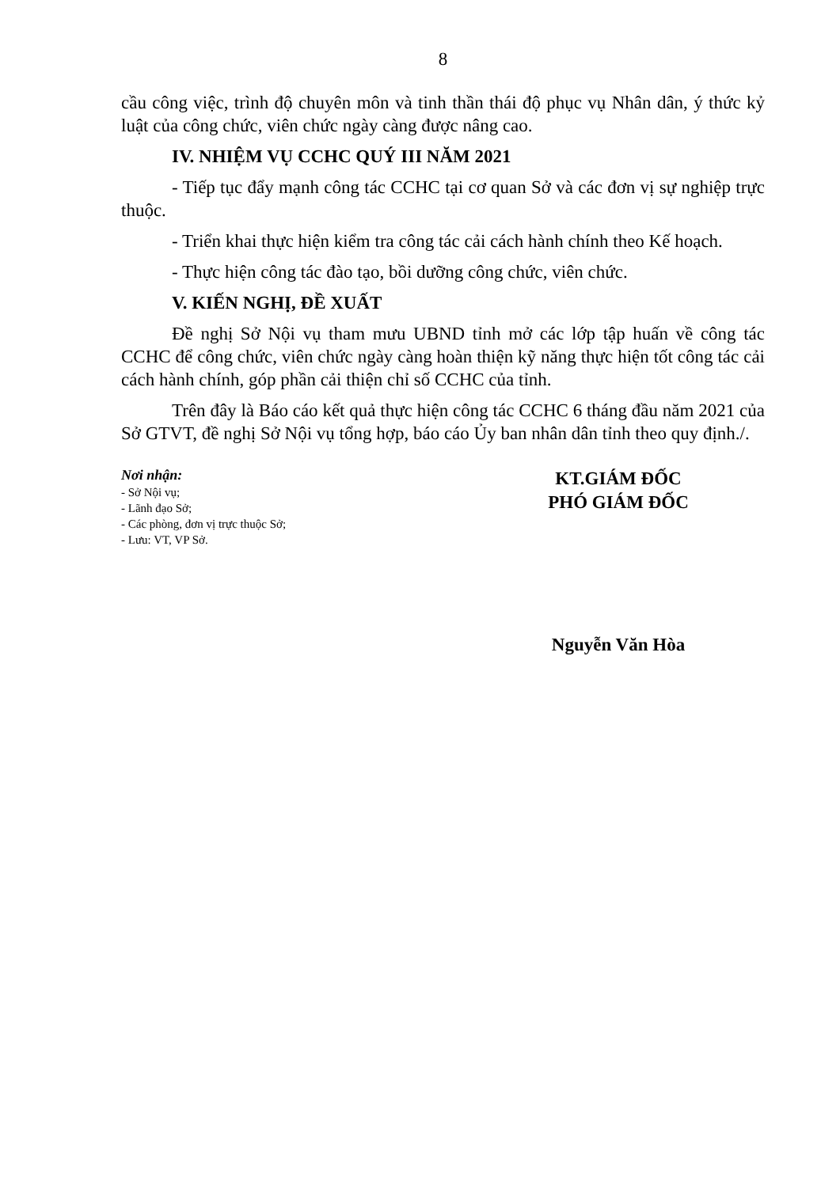8
cầu công việc, trình độ chuyên môn và tinh thần thái độ phục vụ Nhân dân, ý thức kỷ luật của công chức, viên chức ngày càng được nâng cao.
IV. NHIỆM VỤ CCHC QUÝ III NĂM 2021
- Tiếp tục đẩy mạnh công tác CCHC tại cơ quan Sở và các đơn vị sự nghiệp trực thuộc.
- Triển khai thực hiện kiểm tra công tác cải cách hành chính theo Kế hoạch.
- Thực hiện công tác đào tạo, bồi dưỡng công chức, viên chức.
V. KIẾN NGHỊ, ĐỀ XUẤT
Đề nghị Sở Nội vụ tham mưu UBND tỉnh mở các lớp tập huấn về công tác CCHC để công chức, viên chức ngày càng hoàn thiện kỹ năng thực hiện tốt công tác cải cách hành chính, góp phần cải thiện chỉ số CCHC của tỉnh.
Trên đây là Báo cáo kết quả thực hiện công tác CCHC 6 tháng đầu năm 2021 của Sở GTVT, đề nghị Sở Nội vụ tổng hợp, báo cáo Ủy ban nhân dân tỉnh theo quy định./.
Nơi nhận:
- Sở Nội vụ;
- Lãnh đạo Sở;
- Các phòng, đơn vị trực thuộc Sở;
- Lưu: VT, VP Sở.
KT.GIÁM ĐỐC
PHÓ GIÁM ĐỐC
Nguyễn Văn Hòa